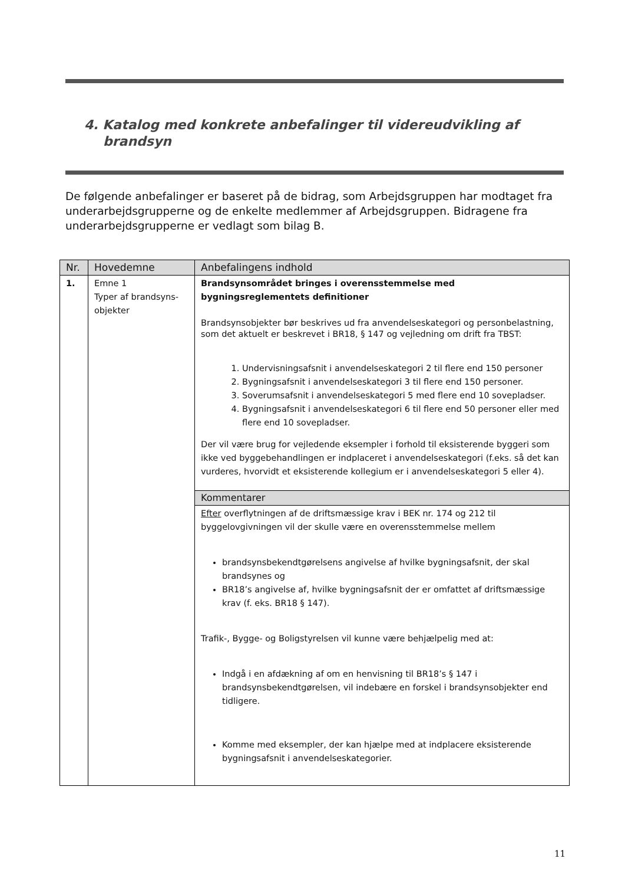4. Katalog med konkrete anbefalinger til videreudvikling af brandsyn
De følgende anbefalinger er baseret på de bidrag, som Arbejdsgruppen har modtaget fra underarbejdsgrupperne og de enkelte medlemmer af Arbejdsgruppen. Bidragene fra underarbejdsgrupperne er vedlagt som bilag B.
| Nr. | Hovedemne | Anbefalingens indhold |
| --- | --- | --- |
| 1. | Emne 1 Typer af brandsyns-objekter | Brandsynsområdet bringes i overensstemmelse med bygningsreglementets definitioner Brandsynsobjekter bør beskrives ud fra anvendelseskategori og personbelastning, som det aktuelt er beskrevet i BR18, § 147 og vejledning om drift fra TBST: 1. Undervisningsafsnit i anvendelseskategori 2 til flere end 150 personer 2. Bygningsafsnit i anvendelseskategori 3 til flere end 150 personer. 3. Soverumsafsnit i anvendelseskategori 5 med flere end 10 sovepladser. 4. Bygningsafsnit i anvendelseskategori 6 til flere end 50 personer eller med flere end 10 sovepladser. Der vil være brug for vejledende eksempler i forhold til eksisterende byggeri som ikke ved byggebehandlingen er indplaceret i anvendelseskategori (f.eks. så det kan vurderes, hvorvidt et eksisterende kollegium er i anvendelseskategori 5 eller 4). |
| | | Kommentarer |
| | | Efter overflytningen af de driftsmæssige krav i BEK nr. 174 og 212 til byggelovgivningen vil der skulle være en overensstemmelse mellem brandsynsbekendtgørelsens angivelse af hvilke bygningsafsnit, der skal brandsynes og BR18’s angivelse af, hvilke bygningsafsnit der er omfattet af driftsmæssige krav (f. eks. BR18 § 147). Trafik-, Bygge- og Boligstyrelsen vil kunne være behjælpelig med at: Indgå i en afdækning af om en henvisning til BR18’s § 147 i brandsynsbekendtgørelsen, vil indebære en forskel i brandsynsobjekter end tidligere. Komme med eksempler, der kan hjælpe med at indplacere eksisterende bygningsafsnit i anvendelseskategorier. |
11